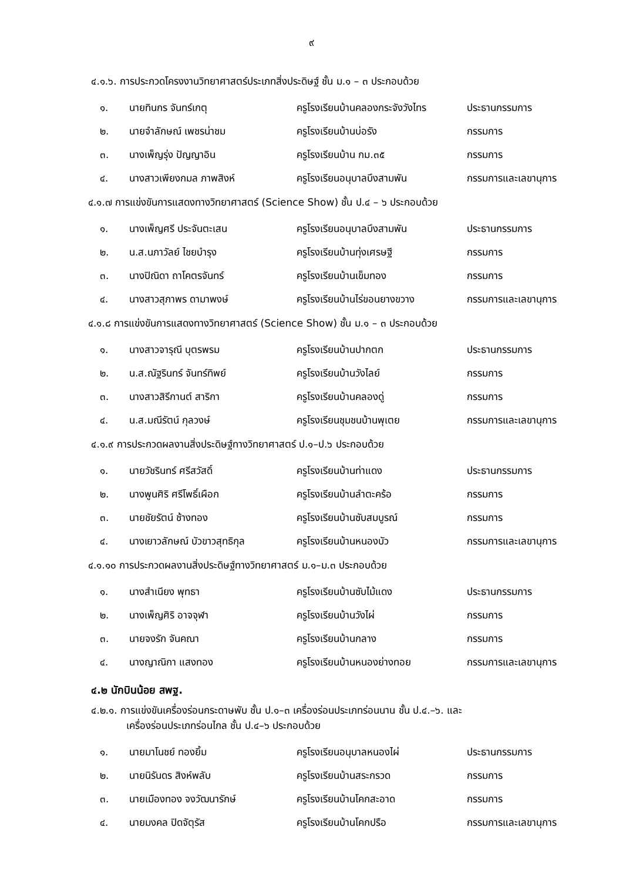๙
๔.๑.๖. การประกวดโครงงานวิทยาศาสตร์ประเภทสิ่งประดิษฐ์ ชั้น ม.๑ – ๓ ประกอบด้วย
| ๑. | นายทินกร จันทร์เกตุ | ครูโรงเรียนบ้านคลองกระจังวังไทร | ประธานกรรมการ |
| ๒. | นายจำลักษณ์ เพชรน่าชม | ครูโรงเรียนบ้านบ่อรัง | กรรมการ |
| ๓. | นางเพ็ญรุ่ง ปัญญาอิน | ครูโรงเรียนบ้าน กม.๓๕ | กรรมการ |
| ๔. | นางสาวเพียงกมล ภาพสิงห์ | ครูโรงเรียนอนุบาลบึงสามพัน | กรรมการและเลขานุการ |
๔.๑.๗ การแข่งขันการแสดงทางวิทยาศาสตร์ (Science Show) ชั้น ป.๔ – ๖ ประกอบด้วย
| ๑. | นางเพ็ญศรี ประจันตะเสน | ครูโรงเรียนอนุบาลบึงสามพัน | ประธานกรรมการ |
| ๒. | น.ส.นภาวัลย์ ไชยบำรุง | ครูโรงเรียนบ้านทุ่งเศรษฐี | กรรมการ |
| ๓. | นางปิณิดา ถาโคตรจันทร์ | ครูโรงเรียนบ้านเข็มทอง | กรรมการ |
| ๔. | นางสาวสุภาพร ดามาพงษ์ | ครูโรงเรียนบ้านไร่ขอนยางขวาง | กรรมการและเลขานุการ |
๔.๑.๘ การแข่งขันการแสดงทางวิทยาศาสตร์ (Science Show) ชั้น ม.๑ – ๓ ประกอบด้วย
| ๑. | นางสาวจารุณี บุตรพรม | ครูโรงเรียนบ้านปากตก | ประธานกรรมการ |
| ๒. | น.ส.ณัฐรินทร์ จันทร์ทิพย์ | ครูโรงเรียนบ้านวังไลย์ | กรรมการ |
| ๓. | นางสาวสิรีกานต์ สาริกา | ครูโรงเรียนบ้านคลองดู่ | กรรมการ |
| ๔. | น.ส.มณีรัตน์ กุลวงษ์ | ครูโรงเรียนชุมชนบ้านพุเตย | กรรมการและเลขานุการ |
๔.๑.๙ การประกวดผลงานสิ่งประดิษฐ์ทางวิทยาศาสตร์ ป.๑–ป.๖ ประกอบด้วย
| ๑. | นายวัชรินทร์ ศรีสวัสดิ์ | ครูโรงเรียนบ้านท่าแดง | ประธานกรรมการ |
| ๒. | นางพูนศิริ ศรีโพธิ์เผือก | ครูโรงเรียนบ้านลำตะคร้อ | กรรมการ |
| ๓. | นายชัยรัตน์ ช้างทอง | ครูโรงเรียนบ้านซับสมบูรณ์ | กรรมการ |
| ๔. | นางเยาวลักษณ์ บัวขาวสุทธิกุล | ครูโรงเรียนบ้านหนองบัว | กรรมการและเลขานุการ |
๔.๑.๑๐ การประกวดผลงานสิ่งประดิษฐ์ทางวิทยาศาสตร์ ม.๑–ม.๓ ประกอบด้วย
| ๑. | นางสำเนียง พุทธา | ครูโรงเรียนบ้านซับไม้แดง | ประธานกรรมการ |
| ๒. | นางเพ็ญศิริ อาจจุฬา | ครูโรงเรียนบ้านวังไผ่ | กรรมการ |
| ๓. | นายจงรัก จันคณา | ครูโรงเรียนบ้านกลาง | กรรมการ |
| ๔. | นางญาณิกา แสงทอง | ครูโรงเรียนบ้านหนองย่างทอย | กรรมการและเลขานุการ |
๔.๒ นักบินน้อย สพฐ.
๔.๒.๑. การแข่งขันเครื่องร่อนกระดาษพับ ชั้น ป.๑–๓ เครื่องร่อนประเภทร่อนนาน ชั้น ป.๔.–๖. และ
เครื่องร่อนประเภทร่อนไกล ชั้น ป.๔–๖ ประกอบด้วย
| ๑. | นายมาโนชย์ ทองยิ้ม | ครูโรงเรียนอนุบาลหนองไผ่ | ประธานกรรมการ |
| ๒. | นายนิรันดร สิงห์พลับ | ครูโรงเรียนบ้านสระกรวด | กรรมการ |
| ๓. | นายเมืองทอง จงวัฒนารักษ์ | ครูโรงเรียนบ้านโคกสะอาด | กรรมการ |
| ๔. | นายมงคล ปิดจัตุรัส | ครูโรงเรียนบ้านโคกปรือ | กรรมการและเลขานุการ |